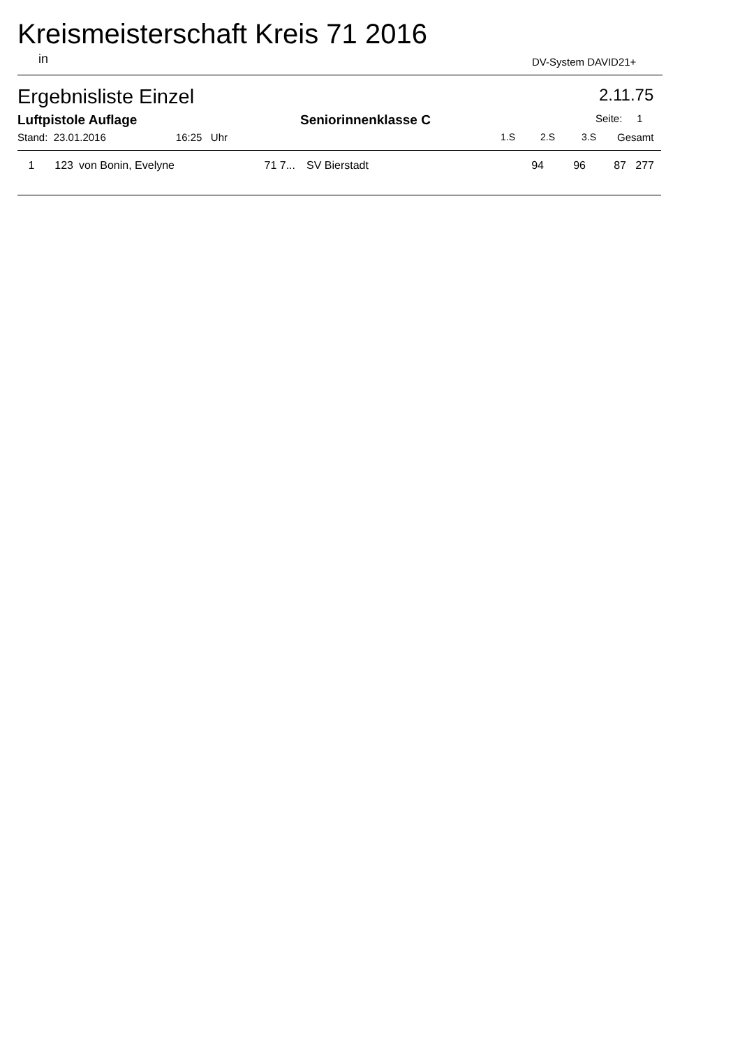Kreismeisterschaft Kreis 71 2016
in DV-System DAVID21+
Ergebnisliste Einzel 2.11.75
Luftpistole Auflage Seniorinnenklasse C Seite: 1
Stand: 23.01.2016 16:25 Uhr
1.S 2.S 3.S Gesamt
| 1 | 123 | von Bonin, Evelyne | 71 7... | SV Bierstadt | 94 | 96 | 87 | 277 |